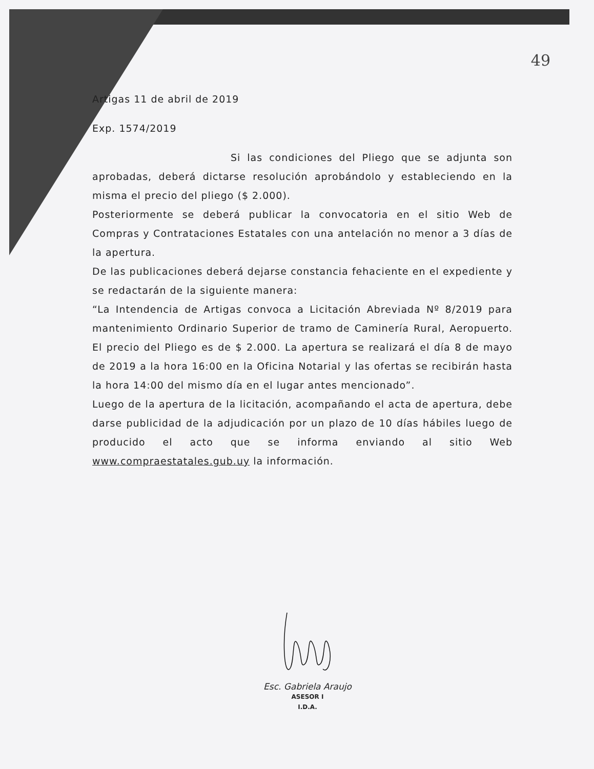49
Artigas 11 de abril de 2019
Exp. 1574/2019
Si las condiciones del Pliego que se adjunta son aprobadas, deberá dictarse resolución aprobándolo y estableciendo en la misma el precio del pliego ($ 2.000).
Posteriormente se deberá publicar la convocatoria en el sitio Web de Compras y Contrataciones Estatales con una antelación no menor a 3 días de la apertura.
De las publicaciones deberá dejarse constancia fehaciente en el expediente y se redactarán de la siguiente manera:
“La Intendencia de Artigas convoca a Licitación Abreviada Nº 8/2019 para mantenimiento Ordinario Superior de tramo de Caminería Rural, Aeropuerto. El precio del Pliego es de $ 2.000. La apertura se realizará el día 8 de mayo de 2019 a la hora 16:00 en la Oficina Notarial y las ofertas se recibirán hasta la hora 14:00 del mismo día en el lugar antes mencionado”.
Luego de la apertura de la licitación, acompañando el acta de apertura, debe darse publicidad de la adjudicación por un plazo de 10 días hábiles luego de producido el acto que se informa enviando al sitio Web www.compraestatales.gub.uy la información.
Esc. Gabriela Araujo
ASESOR I
I.D.A.